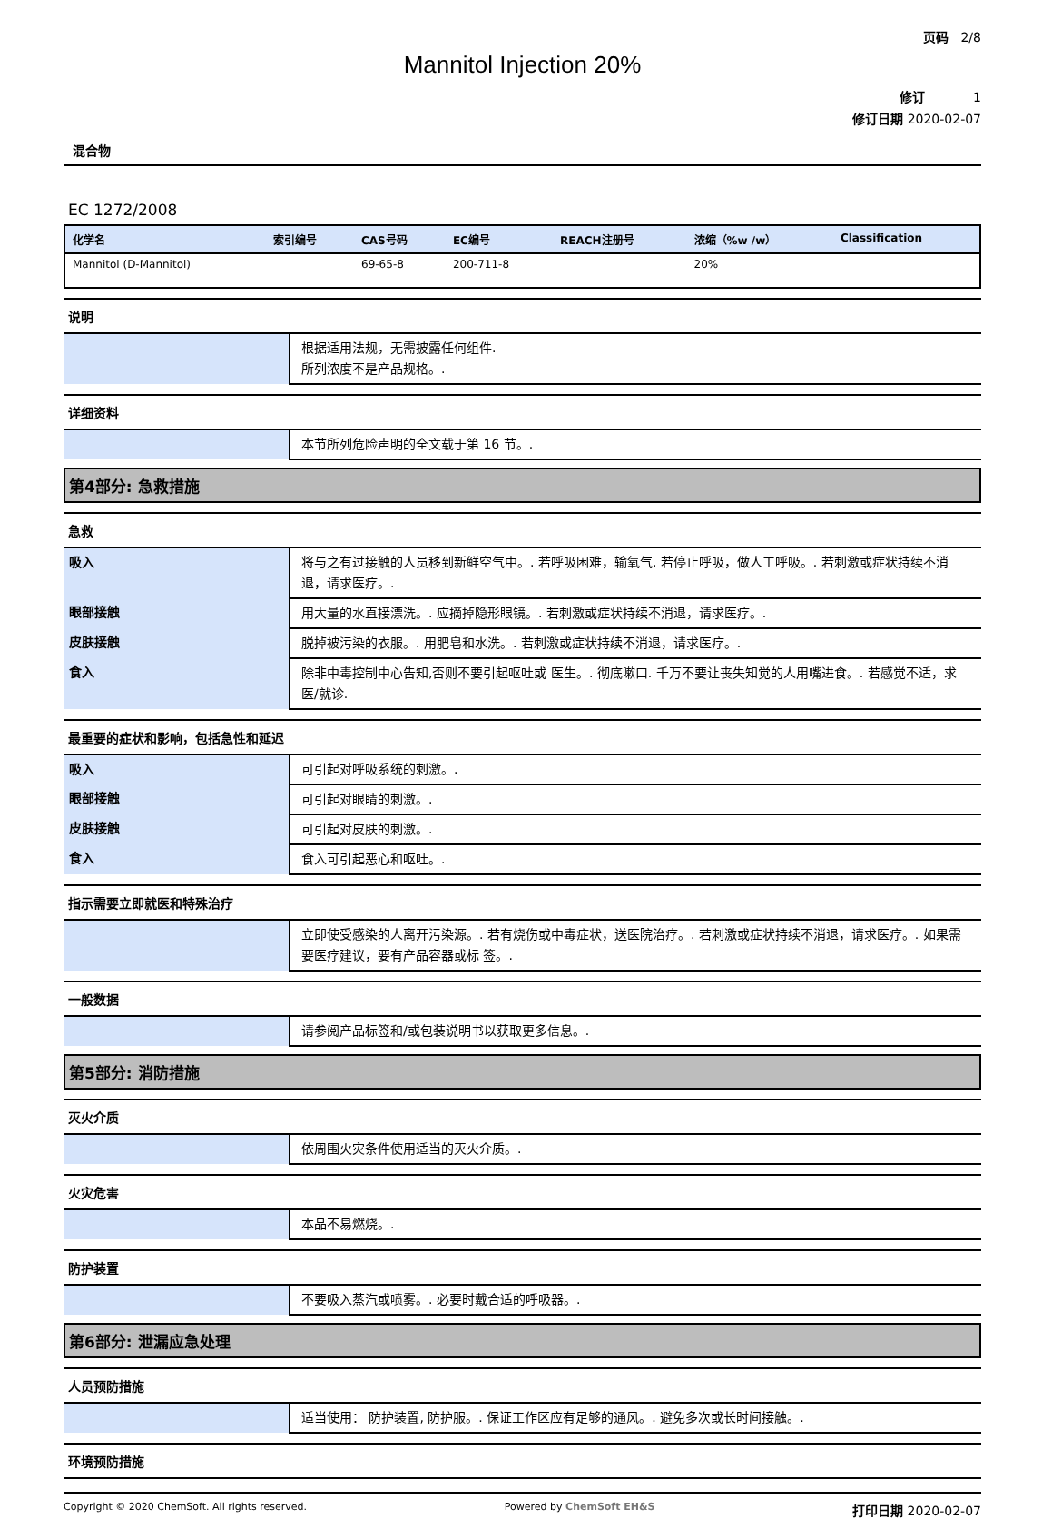页码 2/8
Mannitol Injection 20%
修订 1
修订日期 2020-02-07
混合物
EC 1272/2008
| 化学名 | 索引编号 | CAS号码 | EC编号 | REACH注册号 | 浓缩（%w /w） | Classification |
| --- | --- | --- | --- | --- | --- | --- |
| Mannitol (D-Mannitol) | | 69-65-8 | 200-711-8 | | 20% | |
说明
| | 根据适用法规，无需披露任何组件. 所列浓度不是产品规格。. |
详细资料
| | 本节所列危险声明的全文载于第 16 节。. |
第4部分: 急救措施
急救
| 吸入 | 将与之有过接触的人员移到新鲜空气中。. 若呼吸困难，输氧气. 若停止呼吸，做人工呼吸。. 若刺激或症状持续不消退，请求医疗。. |
| 眼部接触 | 用大量的水直接漂洗。. 应摘掉隐形眼镜。. 若刺激或症状持续不消退，请求医疗。. |
| 皮肤接触 | 脱掉被污染的衣服。. 用肥皂和水洗。. 若刺激或症状持续不消退，请求医疗。. |
| 食入 | 除非中毒控制中心告知,否则不要引起呕吐或 医生。. 彻底嗽口. 千万不要让丧失知觉的人用嘴进食。. 若感觉不适，求医/就诊. |
最重要的症状和影响，包括急性和延迟
| 吸入 | 可引起对呼吸系统的刺激。. |
| 眼部接触 | 可引起对眼睛的刺激。. |
| 皮肤接触 | 可引起对皮肤的刺激。. |
| 食入 | 食入可引起恶心和呕吐。. |
指示需要立即就医和特殊治疗
| | 立即使受感染的人离开污染源。. 若有烧伤或中毒症状，送医院治疗。. 若刺激或症状持续不消退，请求医疗。. 如果需要医疗建议，要有产品容器或标 签。. |
一般数据
| | 请参阅产品标签和/或包装说明书以获取更多信息。. |
第5部分: 消防措施
灭火介质
| | 依周围火灾条件使用适当的灭火介质。. |
火灾危害
| | 本品不易燃烧。. |
防护装置
| | 不要吸入蒸汽或喷雾。. 必要时戴合适的呼吸器。. |
第6部分: 泄漏应急处理
人员预防措施
| | 适当使用： 防护装置, 防护服。. 保证工作区应有足够的通风。. 避免多次或长时间接触。. |
环境预防措施
Copyright © 2020 ChemSoft. All rights reserved. Powered by ChemSoft EH&S 打印日期 2020-02-07